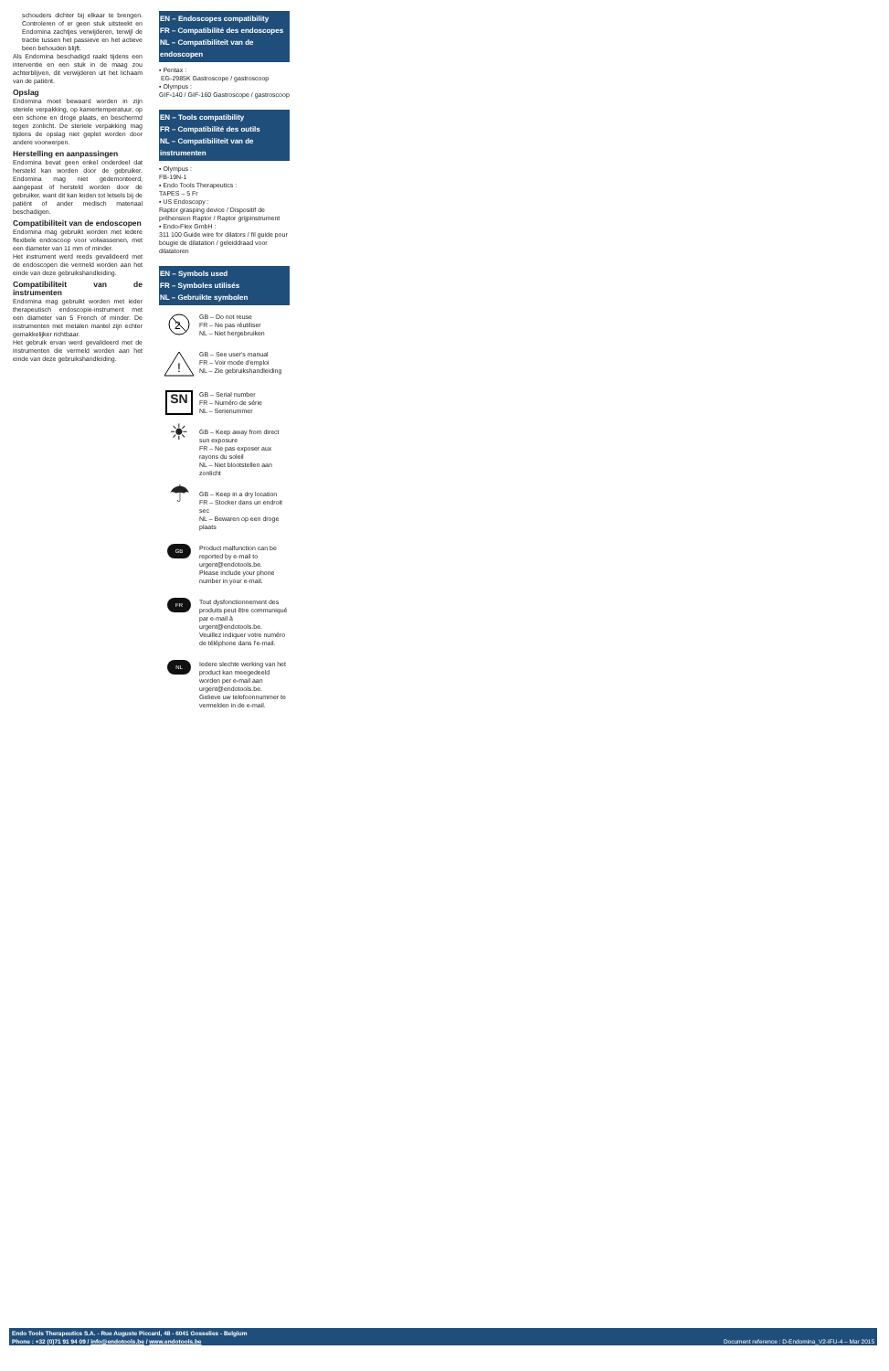schouders dichter bij elkaar te brengen. Controleren of er geen stuk uitsteekt en Endomina zachtjes verwijderen, terwijl de tractie tussen het passieve en het actieve been behouden blijft.
Als Endomina beschadigd raakt tijdens een interventie en een stuk in de maag zou achterblijven, dit verwijderen uit het lichaam van de patiënt.
Opslag
Endomina moet bewaard worden in zijn steriele verpakking, op kamertemperatuur, op een schone en droge plaats, en beschermd tegen zonlicht. De steriele verpakking mag tijdens de opslag niet geplet worden door andere voorwerpen.
Herstelling en aanpassingen
Endomina bevat geen enkel onderdeel dat hersteld kan worden door de gebruiker. Endomina mag niet gedemonteerd, aangepast of hersteld worden door de gebruiker, want dit kan leiden tot letsels bij de patiënt of ander medisch materiaal beschadigen.
Compatibiliteit van de endoscopen
Endomina mag gebruikt worden met iedere flexibele endoscoop voor volwassenen, met een diameter van 11 mm of minder.
Het instrument werd reeds gevalideerd met de endoscopen die vermeld worden aan het einde van deze gebruikshandleiding.
Compatibiliteit van de instrumenten
Endomina mag gebruikt worden met ieder therapeutisch endoscopie-instrument met een diameter van 5 French of minder. De instrumenten met metalen mantel zijn echter gemakkelijker richtbaar.
Het gebruik ervan werd gevalideerd met de instrumenten die vermeld worden aan het einde van deze gebruikshandleiding.
EN – Endoscopes compatibility
FR – Compatibilité des endoscopes
NL – Compatibiliteit van de endoscopen
▪ Pentax :
EG-2985K Gastroscope / gastroscoop
▪ Olympus :
GIF-140 / GIF-160 Gastroscope / gastroscoop
EN – Tools compatibility
FR – Compatibilité des outils
NL – Compatibiliteit van de instrumenten
▪ Olympus :
FB-19N-1
▪ Endo Tools Therapeutics :
TAPES – 5 Fr
▪ US Endoscopy :
Raptor grasping device / Dispositif de préhension Raptor / Raptor grijpinstrument
▪ Endo-Flex GmbH :
311 100 Guide wire for dilators / fil guide pour bougie de dilatation / geleiddraad voor dilatatoren
EN – Symbols used
FR – Symboles utilisés
NL – Gebruikte symbolen
2
GB – Do not reuse
FR – Ne pas réutiliser
NL – Niet hergebruiken
!
GB – See user's manual
FR – Voir mode d'emploi
NL – Zie gebruikshandleiding
SN
GB – Serial number
FR – Numéro de série
NL – Serienummer
☀
GB – Keep away from direct sun exposure
FR – Ne pas exposer aux rayons du soleil
NL – Niet blootstellen aan zonlicht
☂
GB – Keep in a dry location
FR – Stocker dans un endroit sec
NL – Bewaren op een droge plaats
GB
Product malfunction can be reported by e-mail to urgent@endotools.be.
Please include your phone number in your e-mail.
FR
Tout dysfonctionnement des produits peut être communiqué par e-mail à urgent@endotools.be.
Veuillez indiquer votre numéro de téléphone dans l'e-mail.
NL
Iedere slechte werking van het product kan meegedeeld worden per e-mail aan urgent@endotools.be.
Gelieve uw telefoonnummer te vermelden in de e-mail.
Endo Tools Therapeutics S.A. - Rue Auguste Piccard, 48 - 6041 Gosselies - Belgium
Phone : +32 (0)71 91 94 09 / info@endotools.be / www.endotools.be
Document reference : D-Endomina_V2-IFU-4 – Mar 2015